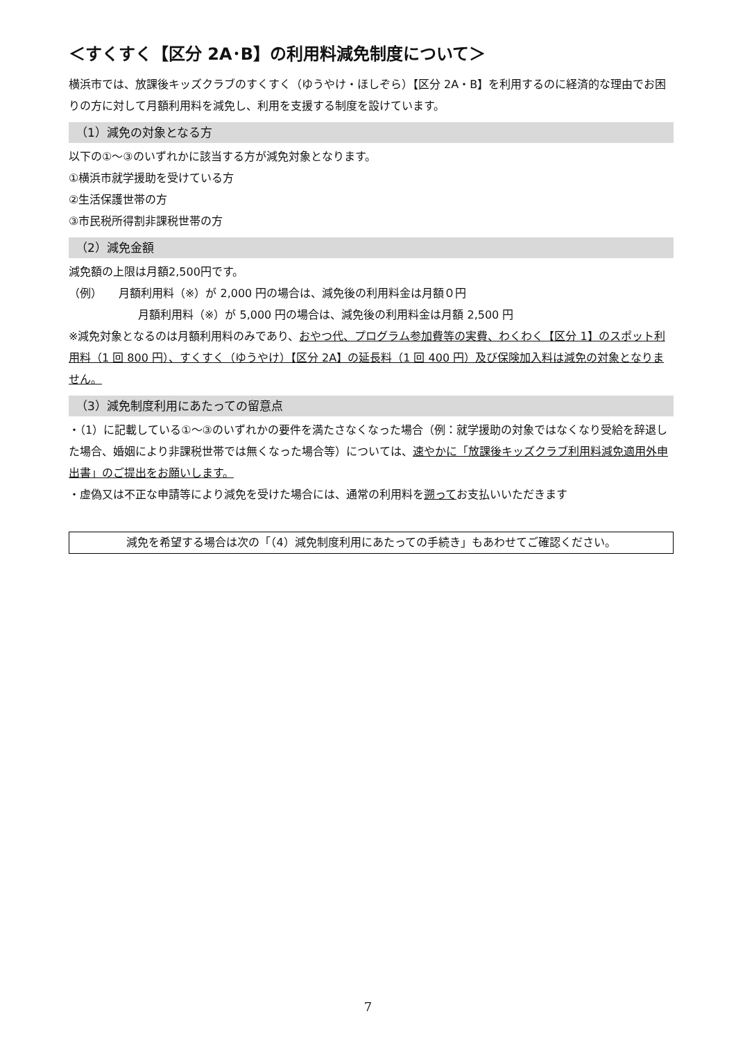＜すくすく【区分 2A･B】の利用料減免制度について＞
横浜市では、放課後キッズクラブのすくすく（ゆうやけ・ほしぞら）【区分 2A・B】を利用するのに経済的な理由でお困りの方に対して月額利用料を減免し、利用を支援する制度を設けています。
（1）減免の対象となる方
以下の①～③のいずれかに該当する方が減免対象となります。
①横浜市就学援助を受けている方
②生活保護世帯の方
③市民税所得割非課税世帯の方
（2）減免金額
減免額の上限は月額2,500円です。
（例）　　月額利用料（※）が 2,000 円の場合は、減免後の利用料金は月額０円
月額利用料（※）が 5,000 円の場合は、減免後の利用料金は月額 2,500 円
※減免対象となるのは月額利用料のみであり、おやつ代、プログラム参加費等の実費、わくわく【区分 1】のスポット利用料（1 回 800 円）、すくすく（ゆうやけ）【区分 2A】の延長料（1 回 400 円）及び保険加入料は減免の対象となりません。
（3）減免制度利用にあたっての留意点
・（1）に記載している①～③のいずれかの要件を満たさなくなった場合（例：就学援助の対象ではなくなり受給を辞退した場合、婚姻により非課税世帯では無くなった場合等）については、速やかに「放課後キッズクラブ利用料減免適用外申出書」のご提出をお願いします。
・虚偽又は不正な申請等により減免を受けた場合には、通常の利用料を遡ってお支払いいただきます
減免を希望する場合は次の「（4）減免制度利用にあたっての手続き」もあわせてご確認ください。
7